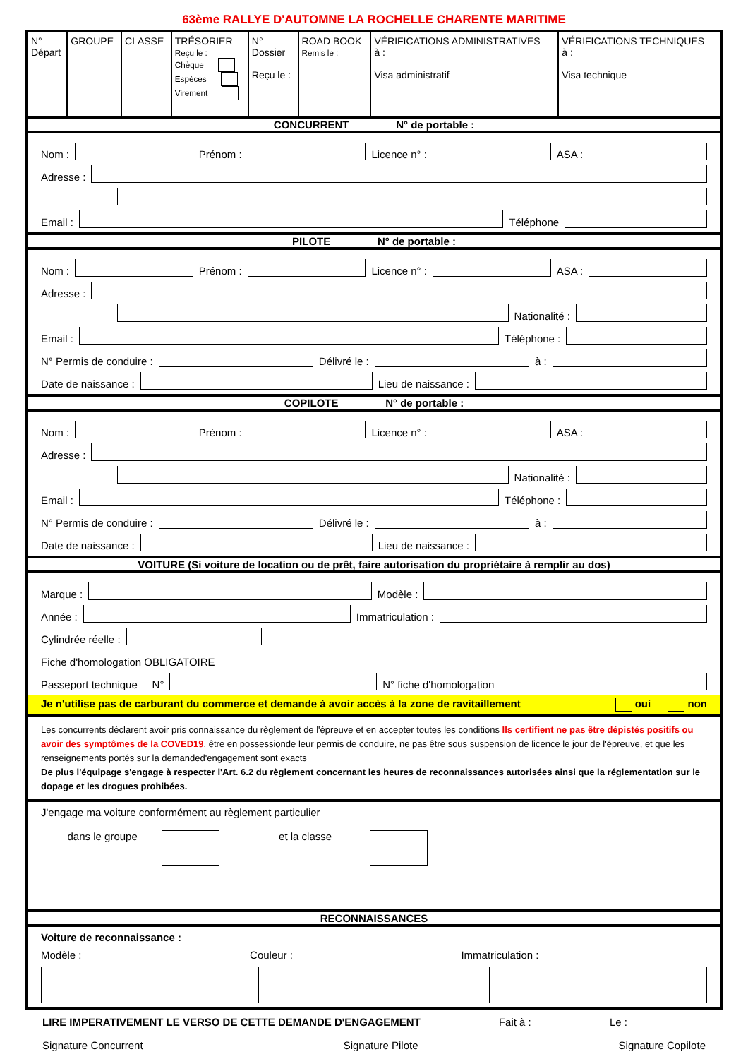63ème RALLYE D'AUTOMNE LA ROCHELLE CHARENTE MARITIME
| N° Départ | GROUPE | CLASSE | TRÉSORIER Reçu le : Chèque Espèces Virement | N° Dossier Reçu le : | ROAD BOOK Remis le : | VÉRIFICATIONS ADMINISTRATIVES à : Visa administratif | VÉRIFICATIONS TECHNIQUES à : Visa technique |
CONCURRENT N° de portable :
Nom :
Prénom :
Licence n° :
ASA :
Adresse :
Email :
Téléphone
PILOTE N° de portable :
Nom :
Prénom :
Licence n° :
ASA :
Adresse :
Nationalité :
Email :
Téléphone :
N° Permis de conduire :
Délivré le :
à :
Date de naissance :
Lieu de naissance :
COPILOTE N° de portable :
Nom :
Prénom :
Licence n° :
ASA :
Adresse :
Nationalité :
Email :
Téléphone :
N° Permis de conduire :
Délivré le :
à :
Date de naissance :
Lieu de naissance :
VOITURE (Si voiture de location ou de prêt, faire autorisation du propriétaire à remplir au dos)
Marque :
Modèle :
Année :
Immatriculation :
Cylindrée réelle :
Fiche d'homologation OBLIGATOIRE
Passeport technique N°
N° fiche d'homologation
Je n'utilise pas de carburant du commerce et demande à avoir accès à la zone de ravitaillement oui non
Les concurrents déclarent avoir pris connaissance du règlement de l'épreuve et en accepter toutes les conditions Ils certifient ne pas être dépistés positifs ou avoir des symptômes de la COVED19, être en possessionde leur permis de conduire, ne pas être sous suspension de licence le jour de l'épreuve, et que les renseignements portés sur la demanded'engagement sont exacts
De plus l'équipage s'engage à respecter l'Art. 6.2 du règlement concernant les heures de reconnaissances autorisées ainsi que la réglementation sur le dopage et les drogues prohibées.
J'engage ma voiture conformément au règlement particulier
dans le groupe et la classe
RECONNAISSANCES
Voiture de reconnaissance :
Modèle : Couleur : Immatriculation :
LIRE IMPERATIVEMENT LE VERSO DE CETTE DEMANDE D'ENGAGEMENT Fait à : Le :
Signature Concurrent Signature Pilote Signature Copilote